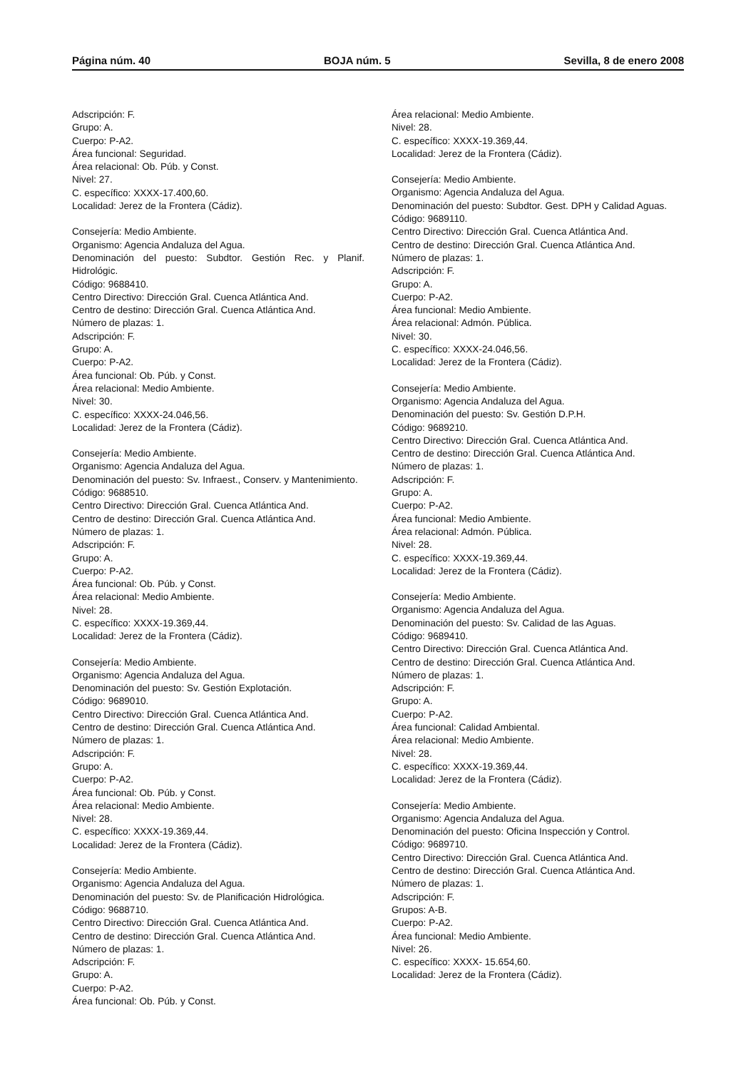Página núm. 40 BOJA núm. 5 Sevilla, 8 de enero 2008
Adscripción: F.
Grupo: A.
Cuerpo: P-A2.
Área funcional: Seguridad.
Área relacional: Ob. Púb. y Const.
Nivel: 27.
C. específico: XXXX-17.400,60.
Localidad: Jerez de la Frontera (Cádiz).
Consejería: Medio Ambiente.
Organismo: Agencia Andaluza del Agua.
Denominación del puesto: Subdtor. Gestión Rec. y Planif. Hidrológic.
Código: 9688410.
Centro Directivo: Dirección Gral. Cuenca Atlántica And.
Centro de destino: Dirección Gral. Cuenca Atlántica And.
Número de plazas: 1.
Adscripción: F.
Grupo: A.
Cuerpo: P-A2.
Área funcional: Ob. Púb. y Const.
Área relacional: Medio Ambiente.
Nivel: 30.
C. específico: XXXX-24.046,56.
Localidad: Jerez de la Frontera (Cádiz).
Consejería: Medio Ambiente.
Organismo: Agencia Andaluza del Agua.
Denominación del puesto: Sv. Infraest., Conserv. y Mantenimiento.
Código: 9688510.
Centro Directivo: Dirección Gral. Cuenca Atlántica And.
Centro de destino: Dirección Gral. Cuenca Atlántica And.
Número de plazas: 1.
Adscripción: F.
Grupo: A.
Cuerpo: P-A2.
Área funcional: Ob. Púb. y Const.
Área relacional: Medio Ambiente.
Nivel: 28.
C. específico: XXXX-19.369,44.
Localidad: Jerez de la Frontera (Cádiz).
Consejería: Medio Ambiente.
Organismo: Agencia Andaluza del Agua.
Denominación del puesto: Sv. Gestión Explotación.
Código: 9689010.
Centro Directivo: Dirección Gral. Cuenca Atlántica And.
Centro de destino: Dirección Gral. Cuenca Atlántica And.
Número de plazas: 1.
Adscripción: F.
Grupo: A.
Cuerpo: P-A2.
Área funcional: Ob. Púb. y Const.
Área relacional: Medio Ambiente.
Nivel: 28.
C. específico: XXXX-19.369,44.
Localidad: Jerez de la Frontera (Cádiz).
Consejería: Medio Ambiente.
Organismo: Agencia Andaluza del Agua.
Denominación del puesto: Sv. de Planificación Hidrológica.
Código: 9688710.
Centro Directivo: Dirección Gral. Cuenca Atlántica And.
Centro de destino: Dirección Gral. Cuenca Atlántica And.
Número de plazas: 1.
Adscripción: F.
Grupo: A.
Cuerpo: P-A2.
Área funcional: Ob. Púb. y Const.
Área relacional: Medio Ambiente.
Nivel: 28.
C. específico: XXXX-19.369,44.
Localidad: Jerez de la Frontera (Cádiz).
Consejería: Medio Ambiente.
Organismo: Agencia Andaluza del Agua.
Denominación del puesto: Subdtor. Gest. DPH y Calidad Aguas.
Código: 9689110.
Centro Directivo: Dirección Gral. Cuenca Atlántica And.
Centro de destino: Dirección Gral. Cuenca Atlántica And.
Número de plazas: 1.
Adscripción: F.
Grupo: A.
Cuerpo: P-A2.
Área funcional: Medio Ambiente.
Área relacional: Admón. Pública.
Nivel: 30.
C. específico: XXXX-24.046,56.
Localidad: Jerez de la Frontera (Cádiz).
Consejería: Medio Ambiente.
Organismo: Agencia Andaluza del Agua.
Denominación del puesto: Sv. Gestión D.P.H.
Código: 9689210.
Centro Directivo: Dirección Gral. Cuenca Atlántica And.
Centro de destino: Dirección Gral. Cuenca Atlántica And.
Número de plazas: 1.
Adscripción: F.
Grupo: A.
Cuerpo: P-A2.
Área funcional: Medio Ambiente.
Área relacional: Admón. Pública.
Nivel: 28.
C. específico: XXXX-19.369,44.
Localidad: Jerez de la Frontera (Cádiz).
Consejería: Medio Ambiente.
Organismo: Agencia Andaluza del Agua.
Denominación del puesto: Sv. Calidad de las Aguas.
Código: 9689410.
Centro Directivo: Dirección Gral. Cuenca Atlántica And.
Centro de destino: Dirección Gral. Cuenca Atlántica And.
Número de plazas: 1.
Adscripción: F.
Grupo: A.
Cuerpo: P-A2.
Área funcional: Calidad Ambiental.
Área relacional: Medio Ambiente.
Nivel: 28.
C. específico: XXXX-19.369,44.
Localidad: Jerez de la Frontera (Cádiz).
Consejería: Medio Ambiente.
Organismo: Agencia Andaluza del Agua.
Denominación del puesto: Oficina Inspección y Control.
Código: 9689710.
Centro Directivo: Dirección Gral. Cuenca Atlántica And.
Centro de destino: Dirección Gral. Cuenca Atlántica And.
Número de plazas: 1.
Adscripción: F.
Grupos: A-B.
Cuerpo: P-A2.
Área funcional: Medio Ambiente.
Nivel: 26.
C. específico: XXXX- 15.654,60.
Localidad: Jerez de la Frontera (Cádiz).